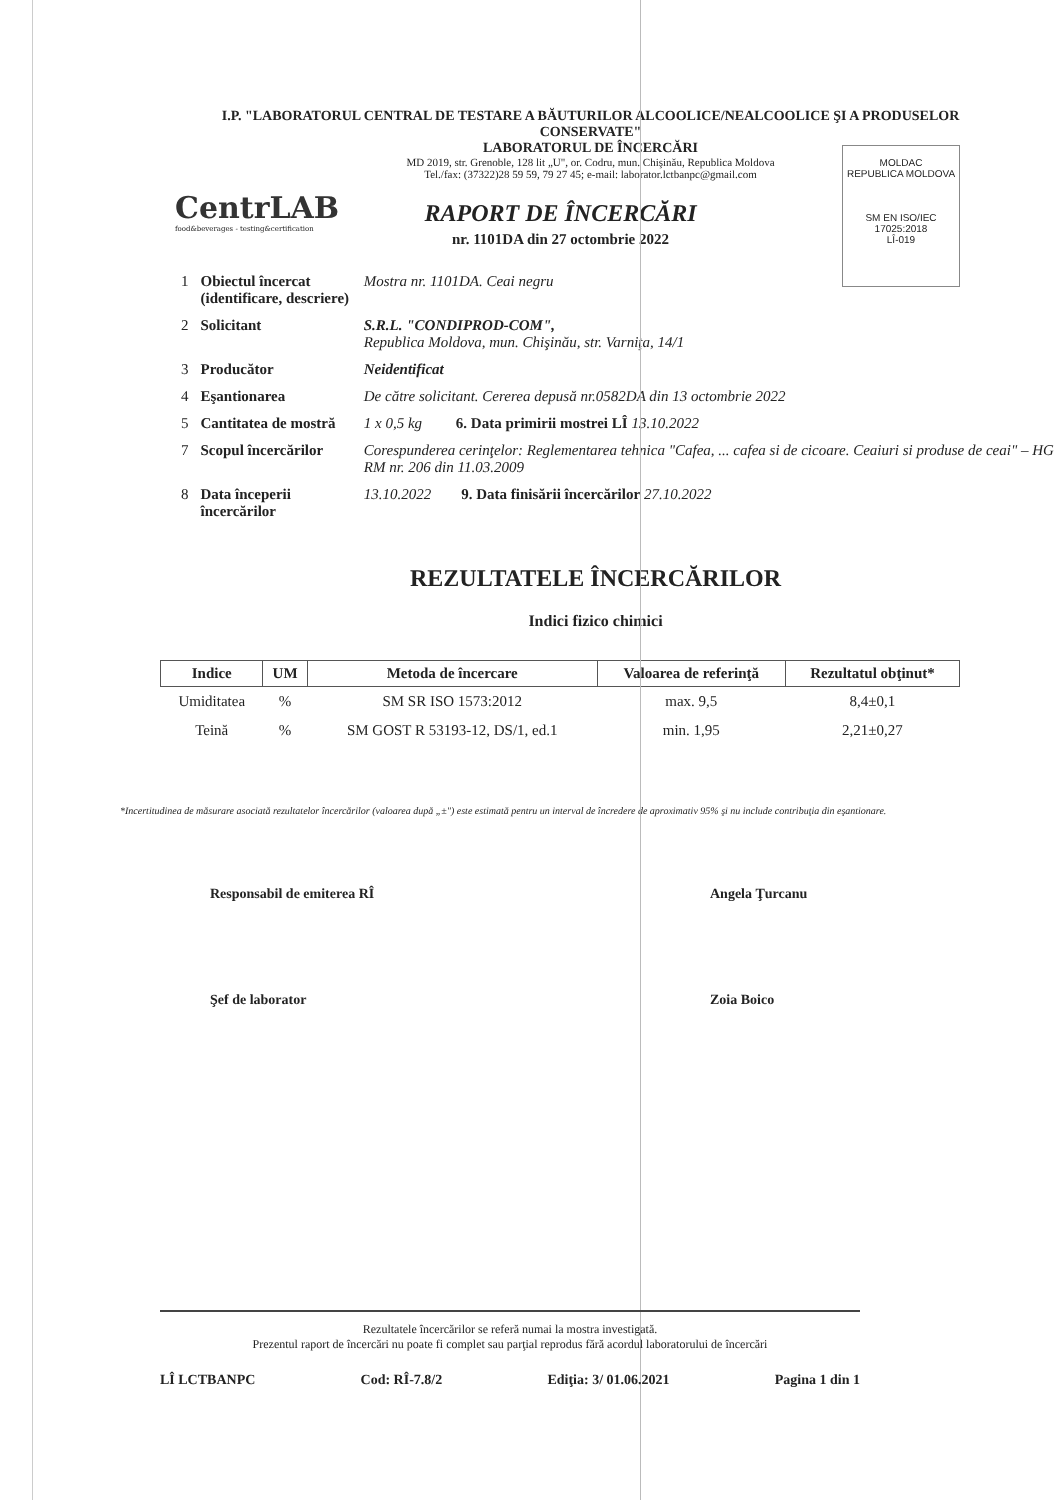I.P. "LABORATORUL CENTRAL DE TESTARE A BĂUTURILOR ALCOOLICE/NEALCOOLICE ŞI A PRODUSELOR CONSERVATE"
LABORATORUL DE ÎNCERCĂRI
MD 2019, str. Grenoble, 128 lit „U", or. Codru, mun. Chişinău, Republica Moldova
Tel./fax: (37322)28 59 59, 79 27 45; e-mail: laborator.lctbanpc@gmail.com
CentrLAB
food&beverages - testing&certification
MOLDAC
REPUBLICA MOLDOVA
SM EN ISO/IEC 17025:2018
LÎ-019
RAPORT DE ÎNCERCĂRI
nr. 1101DA din 27 octombrie 2022
| 1 | Obiectul încercat (identificare, descriere) | Mostra nr. 1101DA. Ceai negru |
| 2 | Solicitant | S.R.L. "CONDIPROD-COM", Republica Moldova, mun. Chişinău, str. Varniţa, 14/1 |
| 3 | Producător | Neidentificat |
| 4 | Eşantionarea | De către solicitant. Cererea depusă nr.0582DA din 13 octombrie 2022 |
| 5 | Cantitatea de mostră | 1 x 0,5 kg 6. Data primirii mostrei LÎ 13.10.2022 |
| 7 | Scopul încercărilor | Corespunderea cerinţelor: Reglementarea tehnica "Cafea, ... cafea si de cicoare. Ceaiuri si produse de ceai" – HG RM nr. 206 din 11.03.2009 |
| 8 | Data începerii încercărilor | 13.10.2022 9. Data finisării încercărilor 27.10.2022 |
REZULTATELE ÎNCERCĂRILOR
Indici fizico chimici
| Indice | UM | Metoda de încercare | Valoarea de referinţă | Rezultatul obţinut* |
| --- | --- | --- | --- | --- |
| Umiditatea | % | SM SR ISO 1573:2012 | max. 9,5 | 8,4±0,1 |
| Teină | % | SM GOST R 53193-12, DS/1, ed.1 | min. 1,95 | 2,21±0,27 |
*Incertitudinea de măsurare asociată rezultatelor încercărilor (valoarea după „±") este estimată pentru un interval de încredere de aproximativ 95% şi nu include contribuţia din eşantionare.
Responsabil de emiterea RÎ Angela Ţurcanu
Şef de laborator Zoia Boico
Rezultatele încercărilor se referă numai la mostra investigată.
Prezentul raport de încercări nu poate fi complet sau parţial reprodus fără acordul laboratorului de încercări
LÎ LCTBANPC Cod: RÎ-7.8/2 Ediţia: 3/ 01.06.2021 Pagina 1 din 1